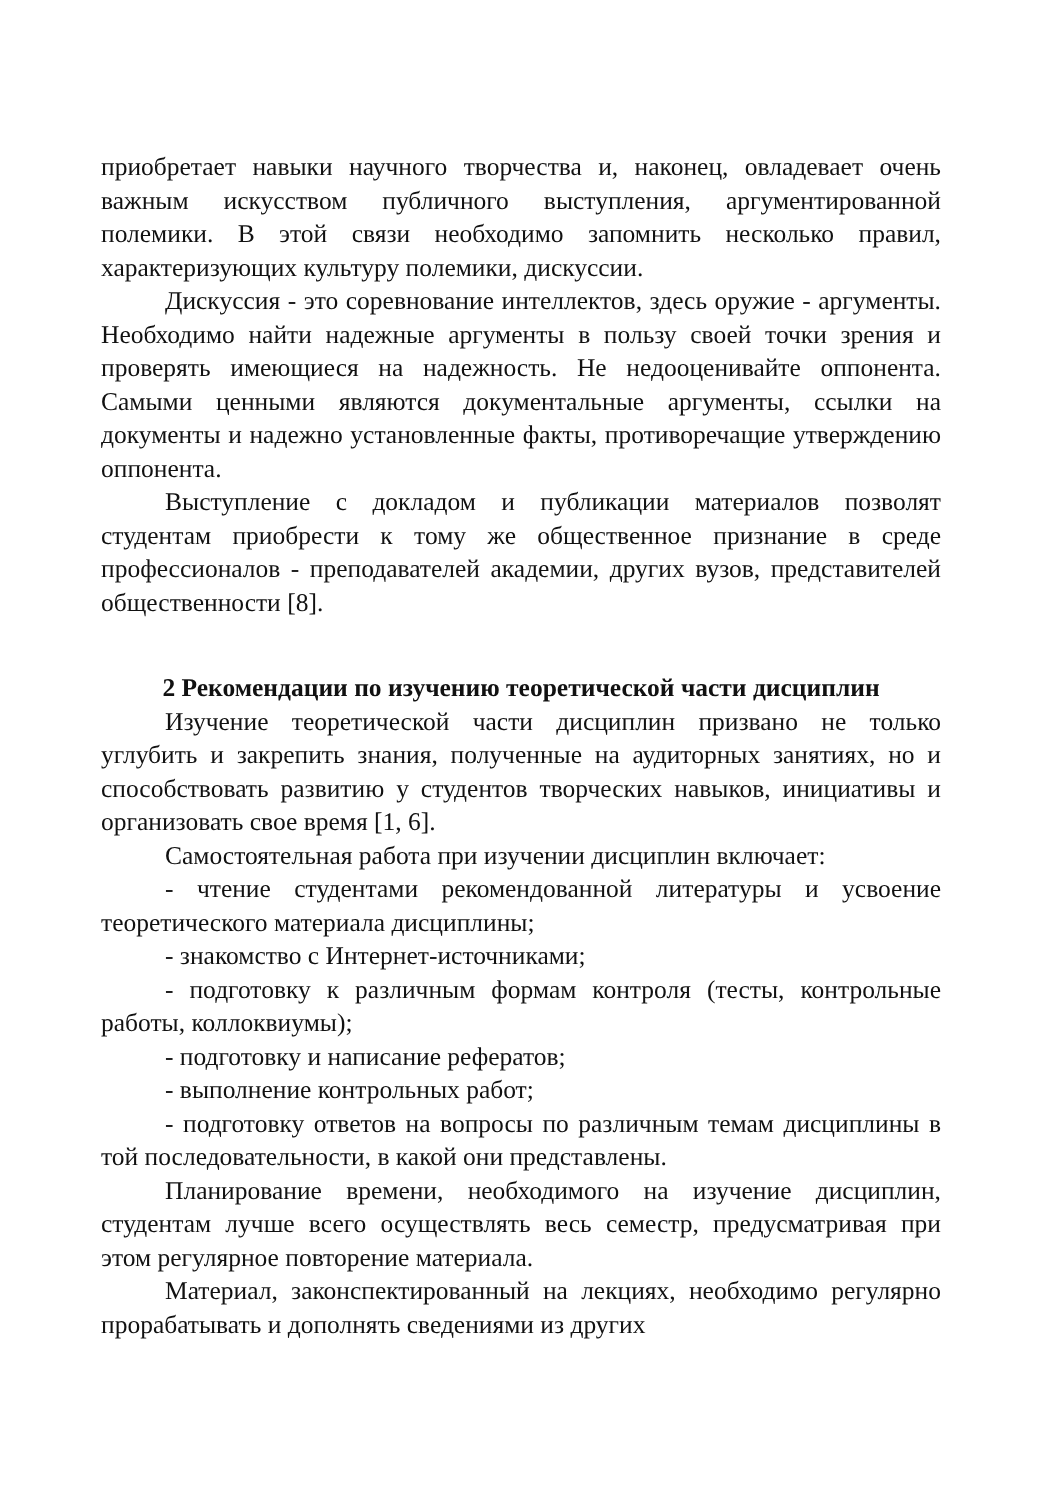приобретает навыки научного творчества и, наконец, овладевает очень важным искусством публичного выступления, аргументированной полемики. В этой связи необходимо запомнить несколько правил, характеризующих культуру полемики, дискуссии.
Дискуссия - это соревнование интеллектов, здесь оружие - аргументы. Необходимо найти надежные аргументы в пользу своей точки зрения и проверять имеющиеся на надежность. Не недооценивайте оппонента. Самыми ценными являются документальные аргументы, ссылки на документы и надежно установленные факты, противоречащие утверждению оппонента.
Выступление с докладом и публикации материалов позволят студентам приобрести к тому же общественное признание в среде профессионалов - преподавателей академии, других вузов, представителей общественности [8].
2 Рекомендации по изучению теоретической части дисциплин
Изучение теоретической части дисциплин призвано не только углубить и закрепить знания, полученные на аудиторных занятиях, но и способствовать развитию у студентов творческих навыков, инициативы и организовать свое время [1, 6].
Самостоятельная работа при изучении дисциплин включает:
- чтение студентами рекомендованной литературы и усвоение теоретического материала дисциплины;
- знакомство с Интернет-источниками;
- подготовку к различным формам контроля (тесты, контрольные работы, коллоквиумы);
- подготовку и написание рефератов;
- выполнение контрольных работ;
- подготовку ответов на вопросы по различным темам дисциплины в той последовательности, в какой они представлены.
Планирование времени, необходимого на изучение дисциплин, студентам лучше всего осуществлять весь семестр, предусматривая при этом регулярное повторение материала.
Материал, законспектированный на лекциях, необходимо регулярно прорабатывать и дополнять сведениями из других